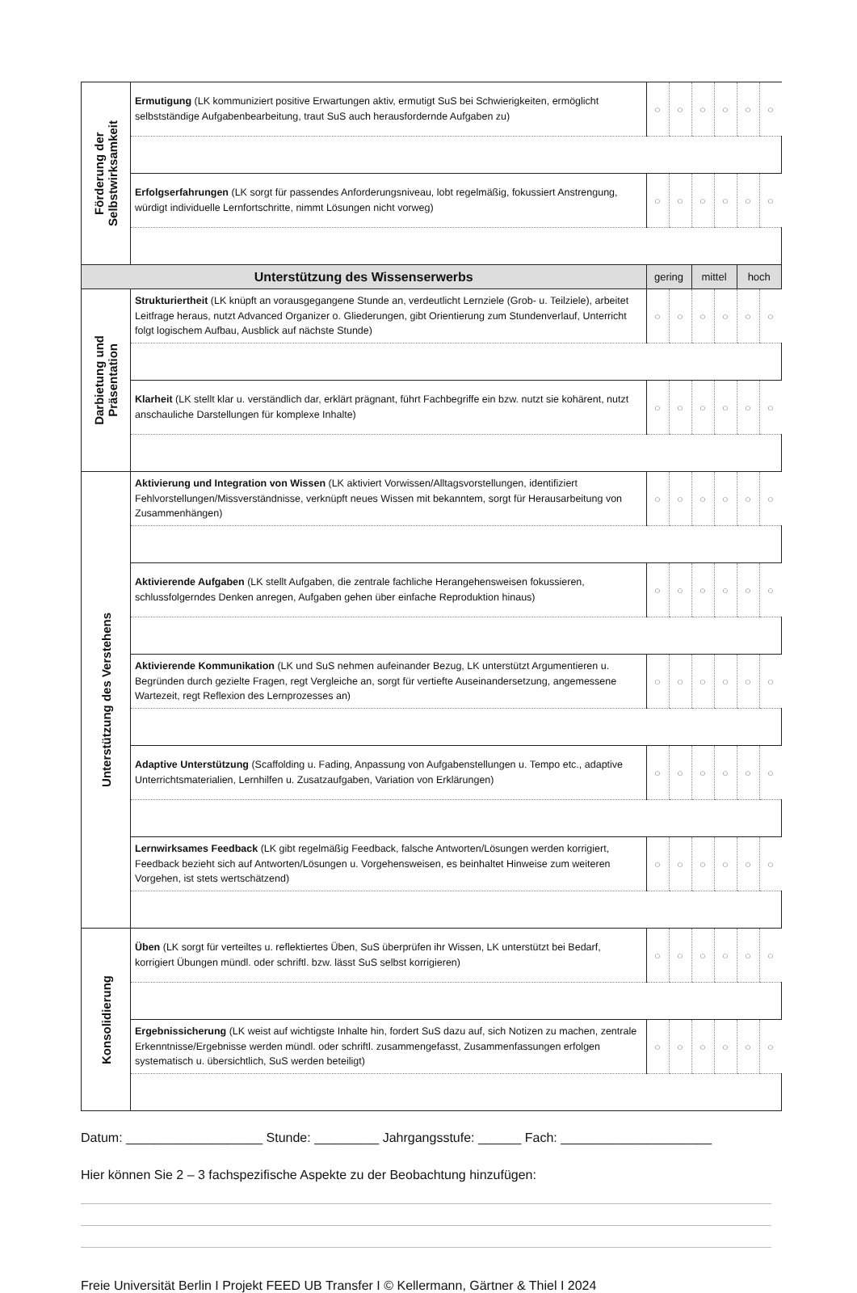| Förderung der Selbstwirksamkeit | Ermutigung (LK kommuniziert positive Erwartungen aktiv, ermutigt SuS bei Schwierigkeiten, ermöglicht selbstständige Aufgabenbearbeitung, traut SuS auch herausfordernde Aufgaben zu) | ○ | ○ | ○ | ○ | ○ | ○ |
| | Erfolgserfahrungen (LK sorgt für passendes Anforderungsniveau, lobt regelmäßig, fokussiert Anstrengung, würdigt individuelle Lernfortschritte, nimmt Lösungen nicht vorweg) | ○ | ○ | ○ | ○ | ○ | ○ |
| Unterstützung des Wissenserwerbs | | gering | | mittel | | hoch | |
| Darbietung und Präsentation | Strukturiertheit (LK knüpft an vorausgegangene Stunde an, verdeutlicht Lernziele (Grob- u. Teilziele), arbeitet Leitfrage heraus, nutzt Advanced Organizer o. Gliederungen, gibt Orientierung zum Stundenverlauf, Unterricht folgt logischem Aufbau, Ausblick auf nächste Stunde) | ○ | ○ | ○ | ○ | ○ | ○ |
| | Klarheit (LK stellt klar u. verständlich dar, erklärt prägnant, führt Fachbegriffe ein bzw. nutzt sie kohärent, nutzt anschauliche Darstellungen für komplexe Inhalte) | ○ | ○ | ○ | ○ | ○ | ○ |
| Unterstützung des Verstehens | Aktivierung und Integration von Wissen (LK aktiviert Vorwissen/Alltagsvorstellungen, identifiziert Fehlvorstellungen/Missverständnisse, verknüpft neues Wissen mit bekanntem, sorgt für Herausarbeitung von Zusammenhängen) | ○ | ○ | ○ | ○ | ○ | ○ |
| | Aktivierende Aufgaben (LK stellt Aufgaben, die zentrale fachliche Herangehensweisen fokussieren, schlussfolgerndes Denken anregen, Aufgaben gehen über einfache Reproduktion hinaus) | ○ | ○ | ○ | ○ | ○ | ○ |
| | Aktivierende Kommunikation (LK und SuS nehmen aufeinander Bezug, LK unterstützt Argumentieren u. Begründen durch gezielte Fragen, regt Vergleiche an, sorgt für vertiefte Auseinandersetzung, angemessene Wartezeit, regt Reflexion des Lernprozesses an) | ○ | ○ | ○ | ○ | ○ | ○ |
| | Adaptive Unterstützung (Scaffolding u. Fading, Anpassung von Aufgabenstellungen u. Tempo etc., adaptive Unterrichtsmaterialien, Lernhilfen u. Zusatzaufgaben, Variation von Erklärungen) | ○ | ○ | ○ | ○ | ○ | ○ |
| | Lernwirksames Feedback (LK gibt regelmäßig Feedback, falsche Antworten/Lösungen werden korrigiert, Feedback bezieht sich auf Antworten/Lösungen u. Vorgehensweisen, es beinhaltet Hinweise zum weiteren Vorgehen, ist stets wertschätzend) | ○ | ○ | ○ | ○ | ○ | ○ |
| Konsolidierung | Üben (LK sorgt für verteiltes u. reflektiertes Üben, SuS überprüfen ihr Wissen, LK unterstützt bei Bedarf, korrigiert Übungen mündl. oder schriftl. bzw. lässt SuS selbst korrigieren) | ○ | ○ | ○ | ○ | ○ | ○ |
| | Ergebnissicherung (LK weist auf wichtigste Inhalte hin, fordert SuS dazu auf, sich Notizen zu machen, zentrale Erkenntnisse/Ergebnisse werden mündl. oder schriftl. zusammengefasst, Zusammenfassungen erfolgen systematisch u. übersichtlich, SuS werden beteiligt) | ○ | ○ | ○ | ○ | ○ | ○ |
Datum: ___________________ Stunde: _________ Jahrgangsstufe: ______ Fach: _____________________
Hier können Sie 2 – 3 fachspezifische Aspekte zu der Beobachtung hinzufügen:
Freie Universität Berlin I Projekt FEED UB Transfer I © Kellermann, Gärtner & Thiel I 2024